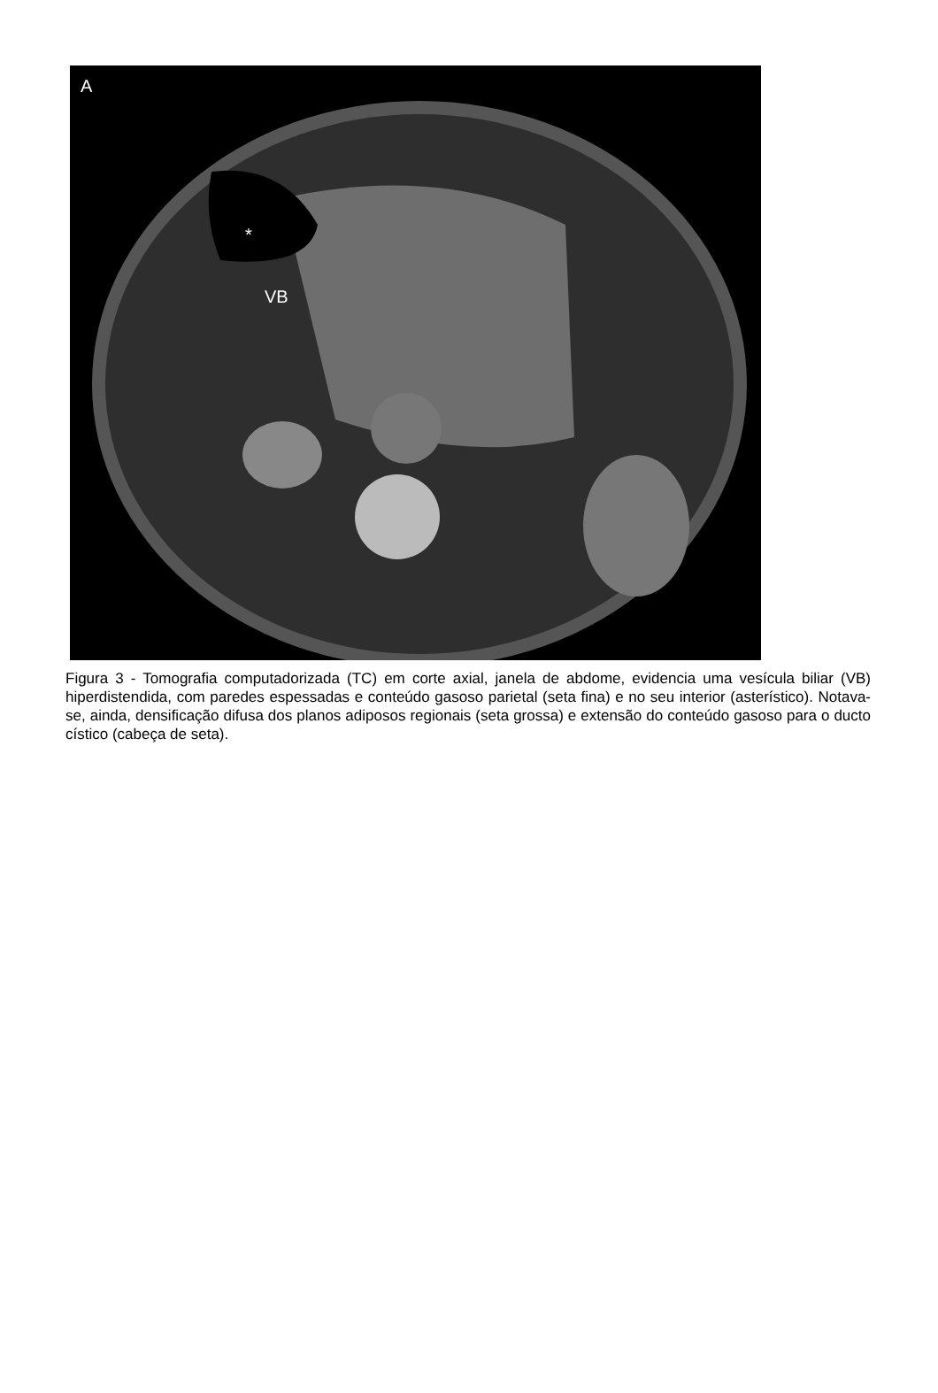A
*
VB
Figura 3 - Tomografia computadorizada (TC) em corte axial, janela de abdome, evidencia uma vesícula biliar (VB) hiperdistendida, com paredes espessadas e conteúdo gasoso parietal (seta fina) e no seu interior (asterístico). Notava-se, ainda, densificação difusa dos planos adiposos regionais (seta grossa) e extensão do conteúdo gasoso para o ducto cístico (cabeça de seta).